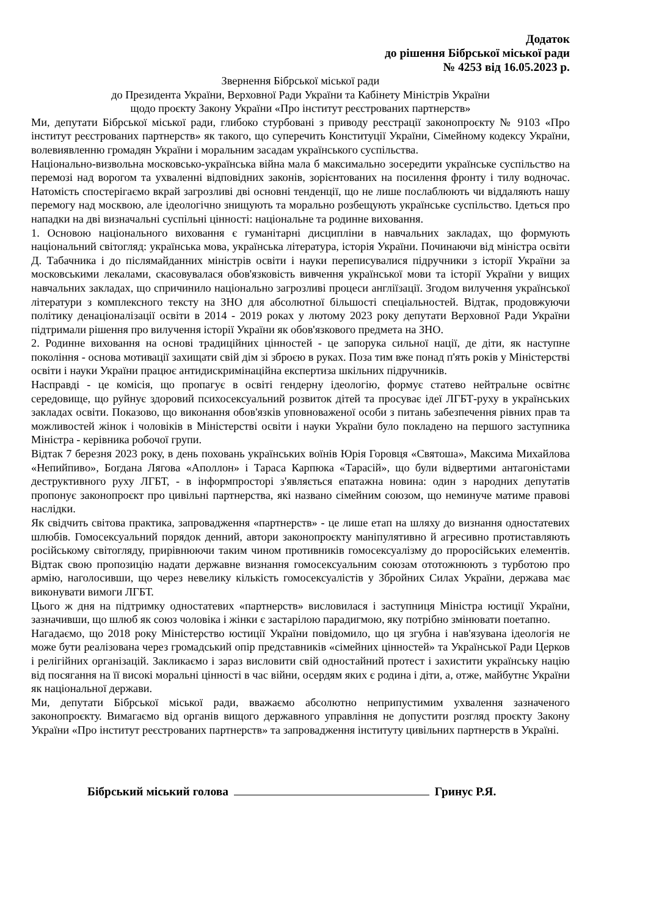Додаток
до рішення Бібрської міської ради
№ 4253 від 16.05.2023 р.
Звернення Бібрської міської ради
до Президента України, Верховної Ради України та Кабінету Міністрів України
щодо проєкту Закону України «Про інститут реєстрованих партнерств»
Ми, депутати Бібрської міської ради, глибоко стурбовані з приводу реєстрації законопроєкту № 9103 «Про інститут реєстрованих партнерств» як такого, що суперечить Конституції України, Сімейному кодексу України, волевиявленню громадян України і моральним засадам українського суспільства.
Національно-визвольна московсько-українська війна мала б максимально зосередити українське суспільство на перемозі над ворогом та ухваленні відповідних законів, зорієнтованих на посилення фронту і тилу водночас. Натомість спостерігаємо вкрай загрозливі дві основні тенденції, що не лише послаблюють чи віддаляють нашу перемогу над москвою, але ідеологічно знищують та морально розбещують українське суспільство. Ідеться про нападки на дві визначальні суспільні цінності: національне та родинне виховання.
1. Основою національного виховання є гуманітарні дисципліни в навчальних закладах, що формують національний світогляд: українська мова, українська література, історія України. Починаючи від міністра освіти Д. Табачника і до післямайданних міністрів освіти і науки переписувалися підручники з історії України за московськими лекалами, скасовувалася обов'язковість вивчення української мови та історії України у вищих навчальних закладах, що спричинило національно загрозливі процеси англіїзації. Згодом вилучення української літератури з комплексного тексту на ЗНО для абсолютної більшості спеціальностей. Відтак, продовжуючи політику денаціоналізації освіти в 2014 - 2019 роках у лютому 2023 року депутати Верховної Ради України підтримали рішення про вилучення історії України як обов'язкового предмета на ЗНО.
2. Родинне виховання на основі традиційних цінностей - це запорука сильної нації, де діти, як наступне покоління - основа мотивації захищати свій дім зі зброєю в руках. Поза тим вже понад п'ять років у Міністерстві освіти і науки України працює антидискримінаційна експертиза шкільних підручників.
Насправді - це комісія, що пропагує в освіті гендерну ідеологію, формує статево нейтральне освітнє середовище, що руйнує здоровий психосексуальний розвиток дітей та просуває ідеї ЛГБТ-руху в українських закладах освіти. Показово, що виконання обов'язків уповноваженої особи з питань забезпечення рівних прав та можливостей жінок і чоловіків в Міністерстві освіти і науки України було покладено на першого заступника Міністра - керівника робочої групи.
Відтак 7 березня 2023 року, в день поховань українських воїнів Юрія Горовця «Святоша», Максима Михайлова «Непийпиво», Богдана Лягова «Аполлон» і Тараса Карпюка «Тарасій», що були відвертими антагоністами деструктивного руху ЛГБТ, - в інформпросторі з'являється епатажна новина: один з народних депутатів пропонує законопроєкт про цивільні партнерства, які названо сімейним союзом, що неминуче матиме правові наслідки.
Як свідчить світова практика, запровадження «партнерств» - це лише етап на шляху до визнання одностатевих шлюбів. Гомосексуальний порядок денний, автори законопроєкту маніпулятивно й агресивно протиставляють російському світогляду, прирівнюючи таким чином противників гомосексуалізму до проросійських елементів. Відтак свою пропозицію надати державне визнання гомосексуальним союзам ототожнюють з турботою про армію, наголосивши, що через невелику кількість гомосексуалістів у Збройних Силах України, держава має виконувати вимоги ЛГБТ.
Цього ж дня на підтримку одностатевих «партнерств» висловилася і заступниця Міністра юстиції України, зазначивши, що шлюб як союз чоловіка і жінки є застарілою парадигмою, яку потрібно змінювати поетапно.
Нагадаємо, що 2018 року Міністерство юстиції України повідомило, що ця згубна і нав'язувана ідеологія не може бути реалізована через громадський опір представників «сімейних цінностей» та Української Ради Церков і релігійних організацій. Закликаємо і зараз висловити свій одностайний протест і захистити українську націю від посягання на її високі моральні цінності в час війни, осердям яких є родина і діти, а, отже, майбутнє України як національної держави.
Ми, депутати Бібрської міської ради, вважаємо абсолютно неприпустимим ухвалення зазначеного законопроєкту. Вимагаємо від органів вищого державного управління не допустити розгляд проєкту Закону України «Про інститут реєстрованих партнерств» та запровадження інституту цивільних партнерств в Україні.
Бібрський міський голова Гринус Р.Я.